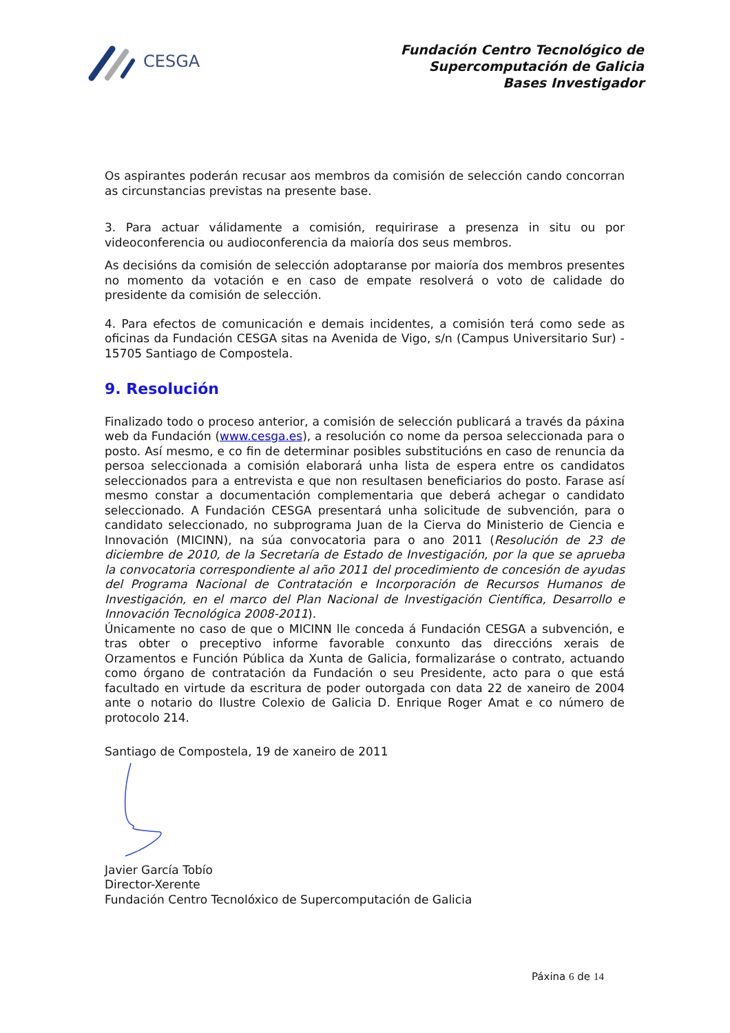CESGA
Fundación Centro Tecnológico de
Supercomputación de Galicia
Bases Investigador
Os aspirantes poderán recusar aos membros da comisión de selección cando concorran as circunstancias previstas na presente base.
3. Para actuar válidamente a comisión, requirirase a presenza in situ ou por videoconferencia ou audioconferencia da maioría dos seus membros.
As decisións da comisión de selección adoptaranse por maioría dos membros presentes no momento da votación e en caso de empate resolverá o voto de calidade do presidente da comisión de selección.
4. Para efectos de comunicación e demais incidentes, a comisión terá como sede as oficinas da Fundación CESGA sitas na Avenida de Vigo, s/n (Campus Universitario Sur) - 15705 Santiago de Compostela.
9. Resolución
Finalizado todo o proceso anterior, a comisión de selección publicará a través da páxina web da Fundación (www.cesga.es), a resolución co nome da persoa seleccionada para o posto. Así mesmo, e co fin de determinar posibles substitucións en caso de renuncia da persoa seleccionada a comisión elaborará unha lista de espera entre os candidatos seleccionados para a entrevista e que non resultasen beneficiarios do posto. Farase así mesmo constar a documentación complementaria que deberá achegar o candidato seleccionado. A Fundación CESGA presentará unha solicitude de subvención, para o candidato seleccionado, no subprograma Juan de la Cierva do Ministerio de Ciencia e Innovación (MICINN), na súa convocatoria para o ano 2011 (Resolución de 23 de diciembre de 2010, de la Secretaría de Estado de Investigación, por la que se aprueba la convocatoria correspondiente al año 2011 del procedimiento de concesión de ayudas del Programa Nacional de Contratación e Incorporación de Recursos Humanos de Investigación, en el marco del Plan Nacional de Investigación Científica, Desarrollo e Innovación Tecnológica 2008-2011).
Únicamente no caso de que o MICINN lle conceda á Fundación CESGA a subvención, e tras obter o preceptivo informe favorable conxunto das direccións xerais de Orzamentos e Función Pública da Xunta de Galicia, formalizaráse o contrato, actuando como órgano de contratación da Fundación o seu Presidente, acto para o que está facultado en virtude da escritura de poder outorgada con data 22 de xaneiro de 2004 ante o notario do Ilustre Colexio de Galicia D. Enrique Roger Amat e co número de protocolo 214.
Santiago de Compostela, 19 de xaneiro de 2011
Javier García Tobío
Director-Xerente
Fundación Centro Tecnolóxico de Supercomputación de Galicia
Páxina 6 de 14